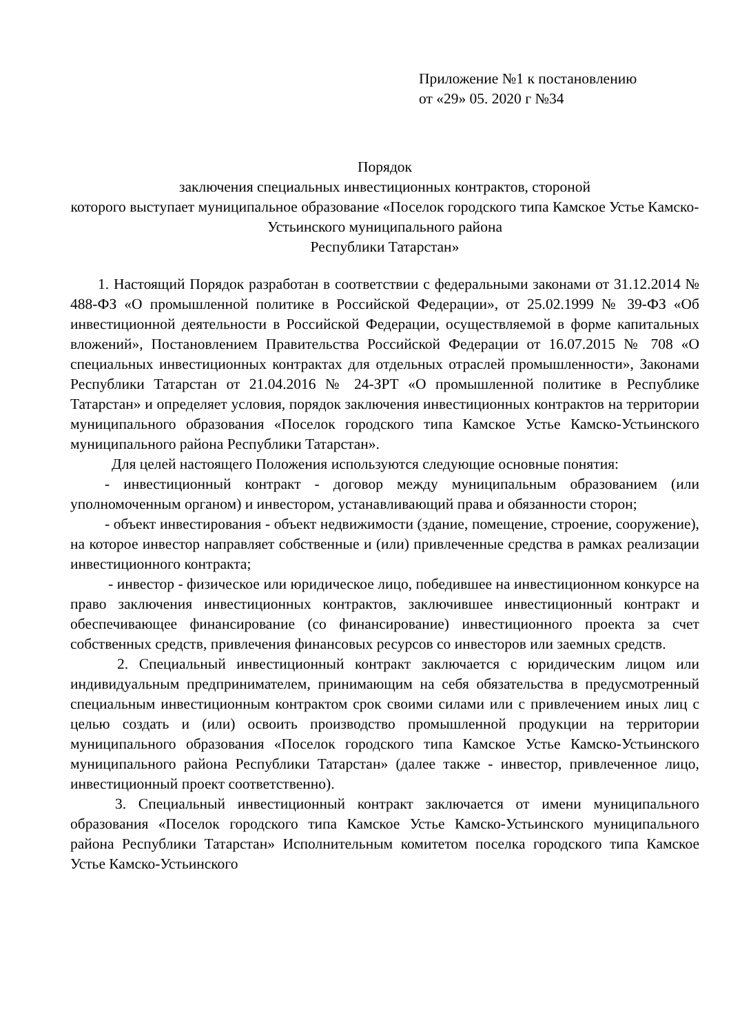Приложение №1 к постановлению
от «29» 05. 2020 г №34
Порядок
заключения специальных инвестиционных контрактов, стороной
которого выступает муниципальное образование «Поселок городского типа Камское Устье Камско-Устьинского муниципального района
Республики Татарстан»
1. Настоящий Порядок разработан в соответствии с федеральными законами от 31.12.2014 № 488-ФЗ «О промышленной политике в Российской Федерации», от 25.02.1999 № 39-ФЗ «Об инвестиционной деятельности в Российской Федерации, осуществляемой в форме капитальных вложений», Постановлением Правительства Российской Федерации от 16.07.2015 № 708 «О специальных инвестиционных контрактах для отдельных отраслей промышленности», Законами Республики Татарстан от 21.04.2016 № 24-ЗРТ «О промышленной политике в Республике Татарстан» и определяет условия, порядок заключения инвестиционных контрактов на территории муниципального образования «Поселок городского типа Камское Устье Камско-Устьинского муниципального района Республики Татарстан».
Для целей настоящего Положения используются следующие основные понятия:
- инвестиционный контракт - договор между муниципальным образованием (или уполномоченным органом) и инвестором, устанавливающий права и обязанности сторон;
- объект инвестирования - объект недвижимости (здание, помещение, строение, сооружение), на которое инвестор направляет собственные и (или) привлеченные средства в рамках реализации инвестиционного контракта;
- инвестор - физическое или юридическое лицо, победившее на инвестиционном конкурсе на право заключения инвестиционных контрактов, заключившее инвестиционный контракт и обеспечивающее финансирование (со финансирование) инвестиционного проекта за счет собственных средств, привлечения финансовых ресурсов со инвесторов или заемных средств.
2. Специальный инвестиционный контракт заключается с юридическим лицом или индивидуальным предпринимателем, принимающим на себя обязательства в предусмотренный специальным инвестиционным контрактом срок своими силами или с привлечением иных лиц с целью создать и (или) освоить производство промышленной продукции на территории муниципального образования «Поселок городского типа Камское Устье Камско-Устьинского муниципального района Республики Татарстан» (далее также - инвестор, привлеченное лицо, инвестиционный проект соответственно).
3. Специальный инвестиционный контракт заключается от имени муниципального образования «Поселок городского типа Камское Устье Камско-Устьинского муниципального района Республики Татарстан» Исполнительным комитетом поселка городского типа Камское Устье Камско-Устьинского